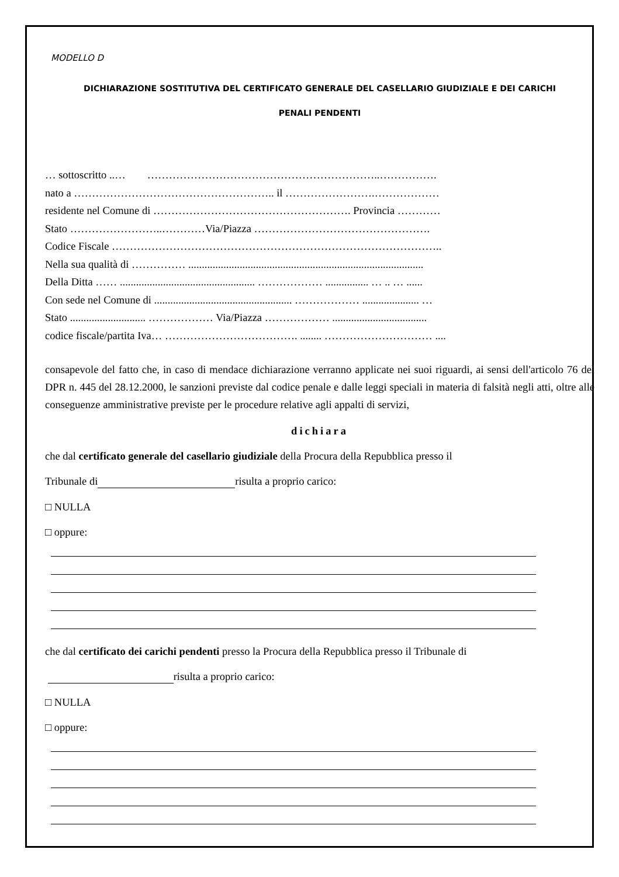MODELLO D
DICHIARAZIONE SOSTITUTIVA DEL CERTIFICATO GENERALE DEL CASELLARIO GIUDIZIALE E DEI CARICHI
PENALI PENDENTI
… sottoscritto ..… ………………………………………………………..…………….
nato a ……………………………………………….. il …………………….………………
residente nel Comune di ………………………………………………. Provincia …………
Stato ……………………..…………Via/Piazza ………………………………………….
Codice Fiscale ………………………………………………………………………………..
Nella sua qualità di …………… .......................................................................................
Della Ditta …… .................................................. ……………… ................ … .. … ......
Con sede nel Comune di ................................................... ……………… ..................... …
Stato ............................ ……………… Via/Piazza ……………… ...................................
codice fiscale/partita Iva… ………………………………. ........ ………………………… ....
consapevole del fatto che, in caso di mendace dichiarazione verranno applicate nei suoi riguardi, ai sensi dell'articolo 76 del DPR n. 445 del 28.12.2000, le sanzioni previste dal codice penale e dalle leggi speciali in materia di falsità negli atti, oltre alle conseguenze amministrative previste per le procedure relative agli appalti di servizi,
dichiara
che dal certificato generale del casellario giudiziale della Procura della Repubblica presso il
Tribunale di risulta a proprio carico:
□ NULLA
□ oppure:
che dal certificato dei carichi pendenti presso la Procura della Repubblica presso il Tribunale di
risulta a proprio carico:
□ NULLA
□ oppure: